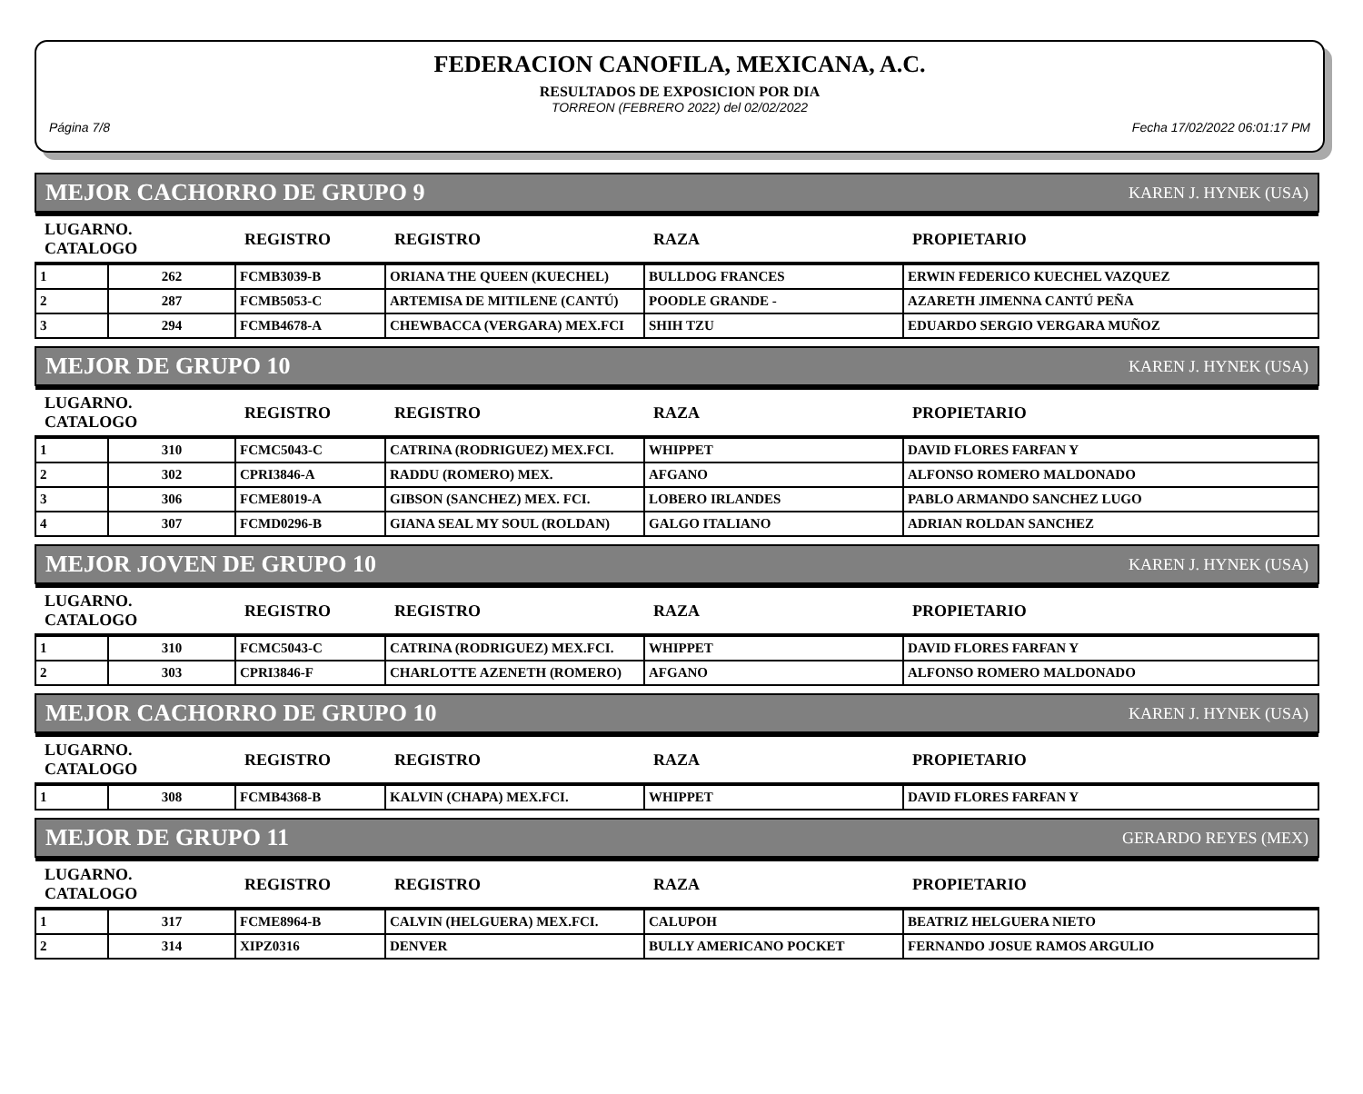FEDERACION CANOFILA, MEXICANA, A.C.
RESULTADOS DE EXPOSICION POR DIA
TORREON (FEBRERO 2022) del 02/02/2022
Página 7/8 Fecha 17/02/2022 06:01:17 PM
MEJOR CACHORRO DE GRUPO 9 KAREN J. HYNEK (USA)
| LUGARNO. CATALOGO | | REGISTRO | REGISTRO | RAZA | PROPIETARIO |
| --- | --- | --- | --- | --- | --- |
| 1 | 262 | FCMB3039-B | ORIANA THE QUEEN (KUECHEL) | BULLDOG FRANCES | ERWIN FEDERICO KUECHEL VAZQUEZ |
| 2 | 287 | FCMB5053-C | ARTEMISA DE MITILENE (CANTÚ) | POODLE GRANDE - | AZARETH JIMENNA CANTÚ PEÑA |
| 3 | 294 | FCMB4678-A | CHEWBACCA (VERGARA) MEX.FCI | SHIH TZU | EDUARDO SERGIO VERGARA MUÑOZ |
MEJOR DE GRUPO 10 KAREN J. HYNEK (USA)
| LUGARNO. CATALOGO | | REGISTRO | REGISTRO | RAZA | PROPIETARIO |
| --- | --- | --- | --- | --- | --- |
| 1 | 310 | FCMC5043-C | CATRINA (RODRIGUEZ) MEX.FCI. | WHIPPET | DAVID FLORES FARFAN Y |
| 2 | 302 | CPRI3846-A | RADDU (ROMERO) MEX. | AFGANO | ALFONSO ROMERO MALDONADO |
| 3 | 306 | FCME8019-A | GIBSON (SANCHEZ) MEX. FCI. | LOBERO IRLANDES | PABLO ARMANDO SANCHEZ LUGO |
| 4 | 307 | FCMD0296-B | GIANA SEAL MY SOUL (ROLDAN) | GALGO ITALIANO | ADRIAN ROLDAN SANCHEZ |
MEJOR JOVEN DE GRUPO 10 KAREN J. HYNEK (USA)
| LUGARNO. CATALOGO | | REGISTRO | REGISTRO | RAZA | PROPIETARIO |
| --- | --- | --- | --- | --- | --- |
| 1 | 310 | FCMC5043-C | CATRINA (RODRIGUEZ) MEX.FCI. | WHIPPET | DAVID FLORES FARFAN Y |
| 2 | 303 | CPRI3846-F | CHARLOTTE AZENETH (ROMERO) | AFGANO | ALFONSO ROMERO MALDONADO |
MEJOR CACHORRO DE GRUPO 10 KAREN J. HYNEK (USA)
| LUGARNO. CATALOGO | | REGISTRO | REGISTRO | RAZA | PROPIETARIO |
| --- | --- | --- | --- | --- | --- |
| 1 | 308 | FCMB4368-B | KALVIN (CHAPA) MEX.FCI. | WHIPPET | DAVID FLORES FARFAN Y |
MEJOR DE GRUPO 11 GERARDO REYES (MEX)
| LUGARNO. CATALOGO | | REGISTRO | REGISTRO | RAZA | PROPIETARIO |
| --- | --- | --- | --- | --- | --- |
| 1 | 317 | FCME8964-B | CALVIN (HELGUERA) MEX.FCI. | CALUPOH | BEATRIZ HELGUERA NIETO |
| 2 | 314 | XIPZ0316 | DENVER | BULLY AMERICANO POCKET | FERNANDO JOSUE RAMOS ARGULIO |